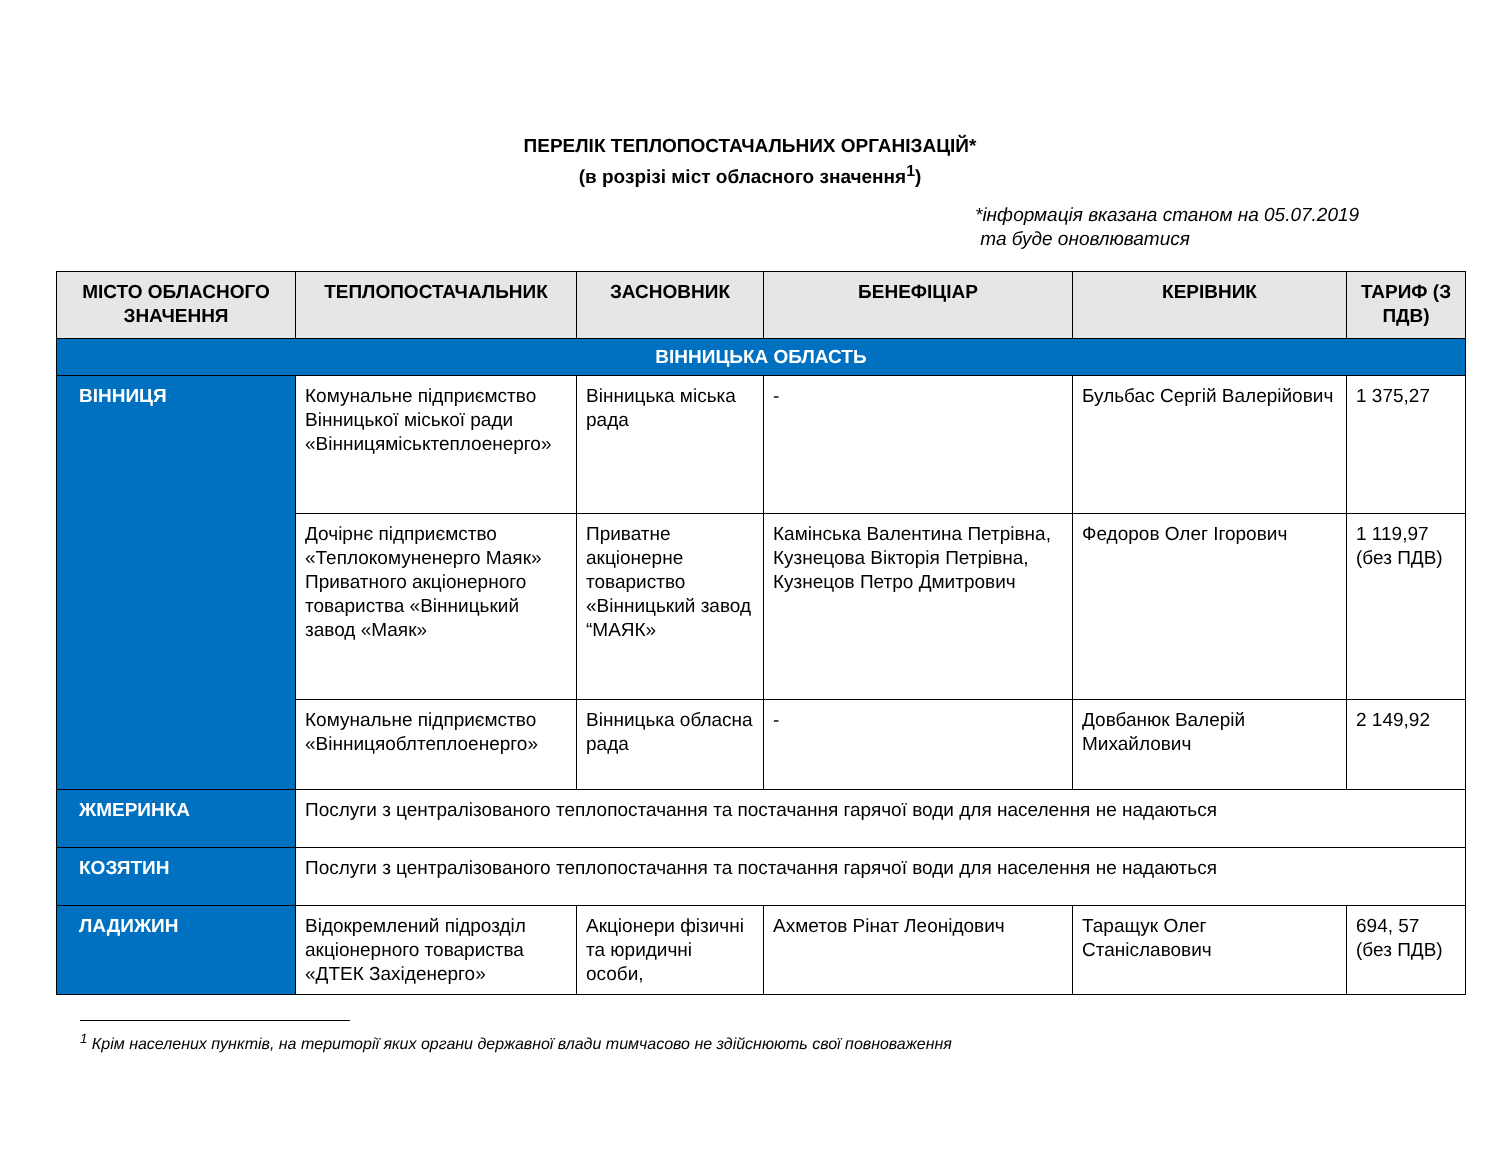ПЕРЕЛІК ТЕПЛОПОСТАЧАЛЬНИХ ОРГАНІЗАЦІЙ*
(в розрізі міст обласного значення<sup>1</sup>)
*інформація вказана станом на 05.07.2019
та буде оновлюватися
| МІСТО ОБЛАСНОГО ЗНАЧЕННЯ | ТЕПЛОПОСТАЧАЛЬНИК | ЗАСНОВНИК | БЕНЕФІЦІАР | КЕРІВНИК | ТАРИФ (З ПДВ) |
| --- | --- | --- | --- | --- | --- |
| ВІННИЦЬКА ОБЛАСТЬ | | | | | |
| ВІННИЦЯ | Комунальне підприємство Вінницької міської ради «Вінницяміськтеплоенерго» | Вінницька міська рада | - | Бульбас Сергій Валерійович | 1 375,27 |
| | Дочірнє підприємство «Теплокомуненерго Маяк» Приватного акціонерного товариства «Вінницький завод «Маяк» | Приватне акціонерне товариство «Вінницький завод “МАЯК» | Камінська Валентина Петрівна, Кузнецова Вікторія Петрівна, Кузнецов Петро Дмитрович | Федоров Олег Ігорович | 1 119,97 (без ПДВ) |
| | Комунальне підприємство «Вінницяоблтеплоенерго» | Вінницька обласна рада | - | Довбанюк Валерій Михайлович | 2 149,92 |
| ЖМЕРИНКА | Послуги з централізованого теплопостачання та постачання гарячої води для населення не надаються | | | | |
| КОЗЯТИН | Послуги з централізованого теплопостачання та постачання гарячої води для населення не надаються | | | | |
| ЛАДИЖИН | Відокремлений підрозділ акціонерного товариства «ДТЕК Західенерго» | Акціонери фізичні та юридичні особи, | Ахметов Рінат Леонідович | Таращук Олег Станіславович | 694, 57 (без ПДВ) |
<sup>1</sup> Крім населених пунктів, на території яких органи державної влади тимчасово не здійснюють свої повноваження